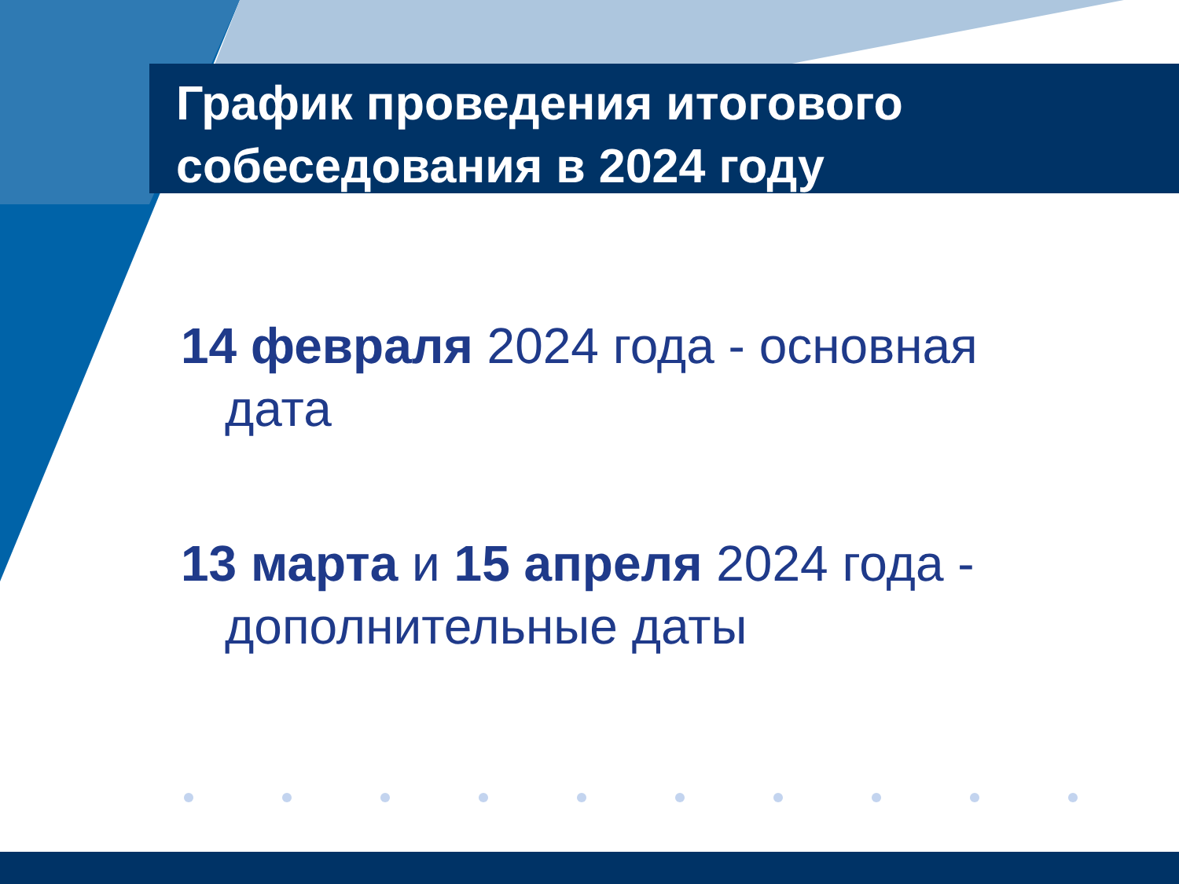График проведения итогового собеседования в 2024 году
14 февраля 2024 года - основная дата
13 марта и 15 апреля 2024 года - дополнительные даты